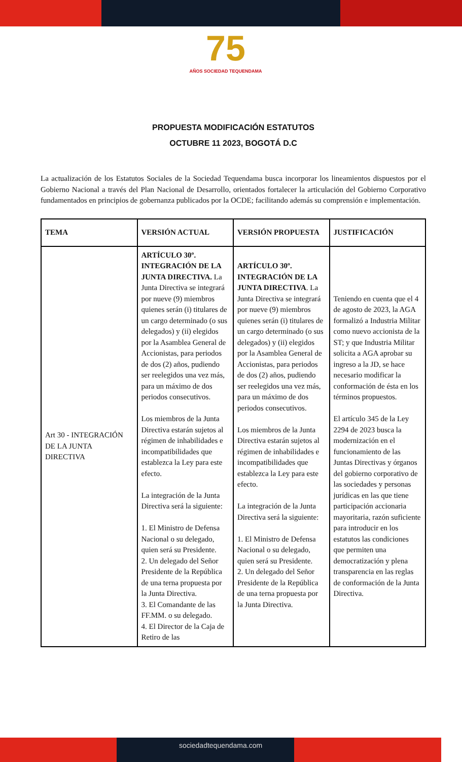75
AÑOS SOCIEDAD TEQUENDAMA
PROPUESTA MODIFICACIÓN ESTATUTOS
OCTUBRE 11 2023, BOGOTÁ D.C
La actualización de los Estatutos Sociales de la Sociedad Tequendama busca incorporar los lineamientos dispuestos por el Gobierno Nacional a través del Plan Nacional de Desarrollo, orientados fortalecer la articulación del Gobierno Corporativo fundamentados en principios de gobernanza publicados por la OCDE; facilitando además su comprensión e implementación.
| TEMA | VERSIÓN ACTUAL | VERSIÓN PROPUESTA | JUSTIFICACIÓN |
| --- | --- | --- | --- |
| Art 30 - INTEGRACIÓN DE LA JUNTA DIRECTIVA | ARTÍCULO 30º. INTEGRACIÓN DE LA JUNTA DIRECTIVA. La Junta Directiva se integrará por nueve (9) miembros quienes serán (i) titulares de un cargo determinado (o sus delegados) y (ii) elegidos por la Asamblea General de Accionistas, para periodos de dos (2) años, pudiendo ser reelegidos una vez más, para un máximo de dos periodos consecutivos. Los miembros de la Junta Directiva estarán sujetos al régimen de inhabilidades e incompatibilidades que establezca la Ley para este efecto. La integración de la Junta Directiva será la siguiente: 1. El Ministro de Defensa Nacional o su delegado, quien será su Presidente. 2. Un delegado del Señor Presidente de la República de una terna propuesta por la Junta Directiva. 3. El Comandante de las FF.MM. o su delegado. 4. El Director de la Caja de Retiro de las | ARTÍCULO 30º. INTEGRACIÓN DE LA JUNTA DIRECTIVA . La Junta Directiva se integrará por nueve (9) miembros quienes serán (i) titulares de un cargo determinado (o sus delegados) y (ii) elegidos por la Asamblea General de Accionistas, para periodos de dos (2) años, pudiendo ser reelegidos una vez más, para un máximo de dos periodos consecutivos. Los miembros de la Junta Directiva estarán sujetos al régimen de inhabilidades e incompatibilidades que establezca la Ley para este efecto. La integración de la Junta Directiva será la siguiente: 1. El Ministro de Defensa Nacional o su delegado, quien será su Presidente. 2. Un delegado del Señor Presidente de la República de una terna propuesta por la Junta Directiva. | Teniendo en cuenta que el 4 de agosto de 2023, la AGA formalizó a Industria Militar como nuevo accionista de la ST; y que Industria Militar solicita a AGA aprobar su ingreso a la JD, se hace necesario modificar la conformación de ésta en los términos propuestos. El artículo 345 de la Ley 2294 de 2023 busca la modernización en el funcionamiento de las Juntas Directivas y órganos del gobierno corporativo de las sociedades y personas jurídicas en las que tiene participación accionaria mayoritaria, razón suficiente para introducir en los estatutos las condiciones que permiten una democratización y plena transparencia en las reglas de conformación de la Junta Directiva. |
sociedadtequendama.com